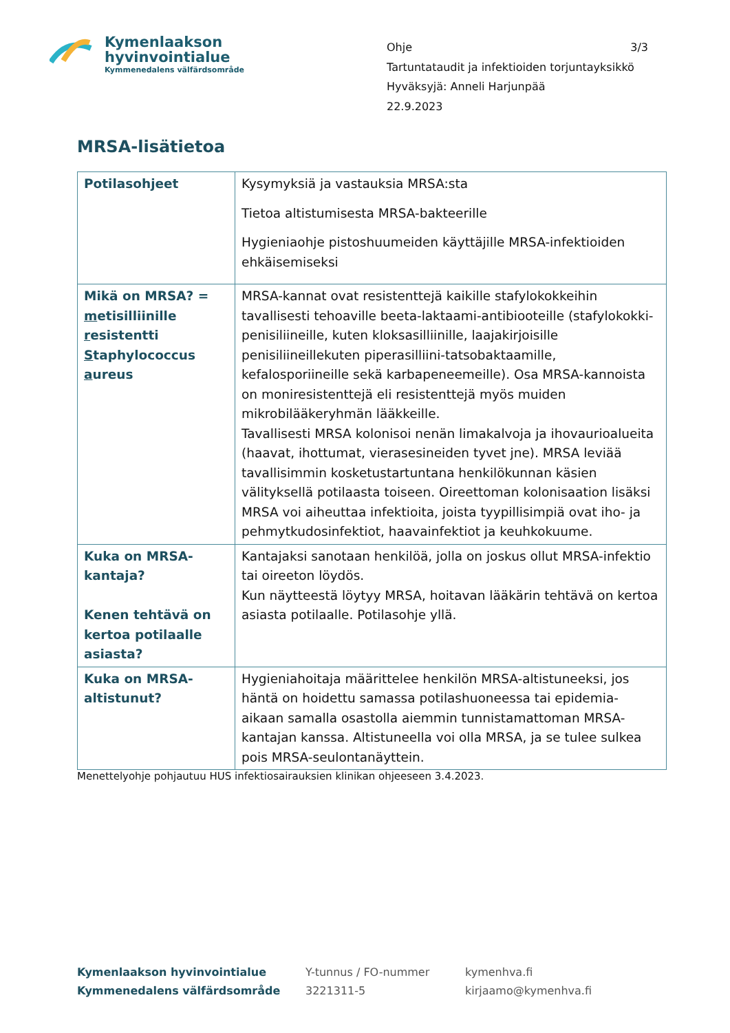Kymenlaakson
hyvinvointialue
Kymmenedalens välfärdsområde
Ohje 3/3
Tartuntataudit ja infektioiden torjuntayksikkö
Hyväksyjä: Anneli Harjunpää
22.9.2023
MRSA-lisätietoa
| Potilasohjeet | Kysymyksiä ja vastauksia MRSA:sta Tietoa altistumisesta MRSA-bakteerille Hygieniaohje pistoshuumeiden käyttäjille MRSA-infektioiden ehkäisemiseksi |
| Mikä on MRSA? = m etisilliinille r esistentti S taphylococcus a ureus | MRSA-kannat ovat resistenttejä kaikille stafylokokkeihin tavallisesti tehoaville beeta-laktaami-antibiooteille (stafylokokki-penisiliineille, kuten kloksasilliinille, laajakirjoisille penisiliineillekuten piperasilliini-tatsobaktaamille, kefalosporiineille sekä karbapeneemeille). Osa MRSA-kannoista on moniresistenttejä eli resistenttejä myös muiden mikrobilääkeryhmän lääkkeille. Tavallisesti MRSA kolonisoi nenän limakalvoja ja ihovaurioalueita (haavat, ihottumat, vierasesineiden tyvet jne). MRSA leviää tavallisimmin kosketustartuntana henkilökunnan käsien välityksellä potilaasta toiseen. Oireettoman kolonisaation lisäksi MRSA voi aiheuttaa infektioita, joista tyypillisimpiä ovat iho- ja pehmytkudosinfektiot, haavainfektiot ja keuhkokuume. |
| Kuka on MRSA-kantaja? Kenen tehtävä on kertoa potilaalle asiasta? | Kantajaksi sanotaan henkilöä, jolla on joskus ollut MRSA-infektio tai oireeton löydös. Kun näytteestä löytyy MRSA, hoitavan lääkärin tehtävä on kertoa asiasta potilaalle. Potilasohje yllä. |
| Kuka on MRSA-altistunut? | Hygieniahoitaja määrittelee henkilön MRSA-altistuneeksi, jos häntä on hoidettu samassa potilashuoneessa tai epidemia-aikaan samalla osastolla aiemmin tunnistamattoman MRSA-kantajan kanssa. Altistuneella voi olla MRSA, ja se tulee sulkea pois MRSA-seulontanäyttein. |
Menettelyohje pohjautuu HUS infektiosairauksien klinikan ohjeeseen 3.4.2023.
Kymenlaakson hyvinvointialue
Kymmenedalens välfärdsområde
Y-tunnus / FO-nummer
3221311-5
kymenhva.fi
kirjaamo@kymenhva.fi